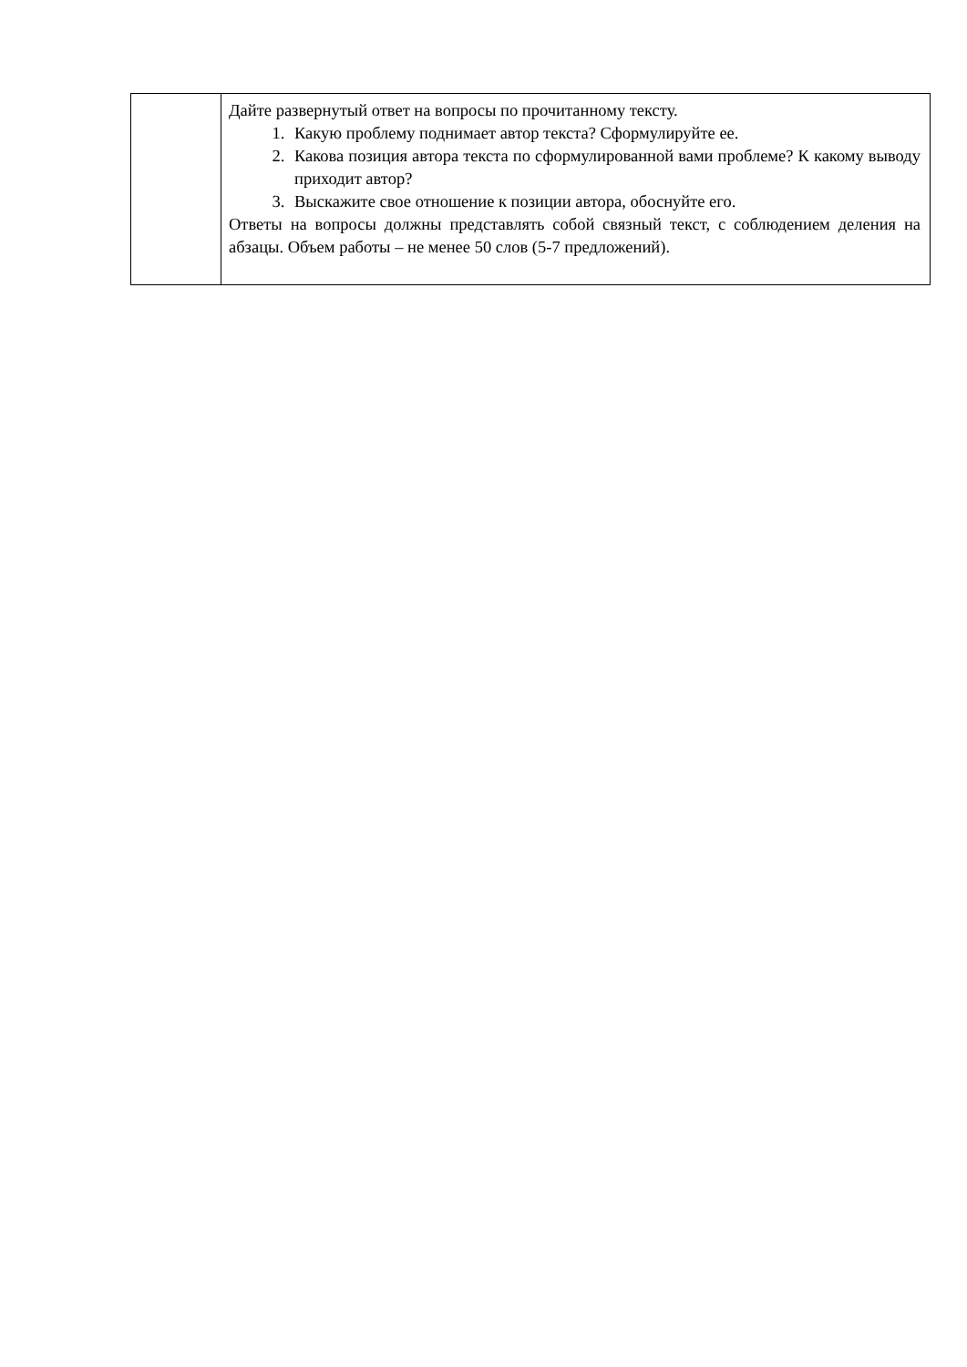| | Дайте развернутый ответ на вопросы по прочитанному тексту. 1. Какую проблему поднимает автор текста? Сформулируйте ее. 2. Какова позиция автора текста по сформулированной вами проблеме? К какому выводу приходит автор? 3. Выскажите свое отношение к позиции автора, обоснуйте его. Ответы на вопросы должны представлять собой связный текст, с соблюдением деления на абзацы. Объем работы – не менее 50 слов (5-7 предложений). |